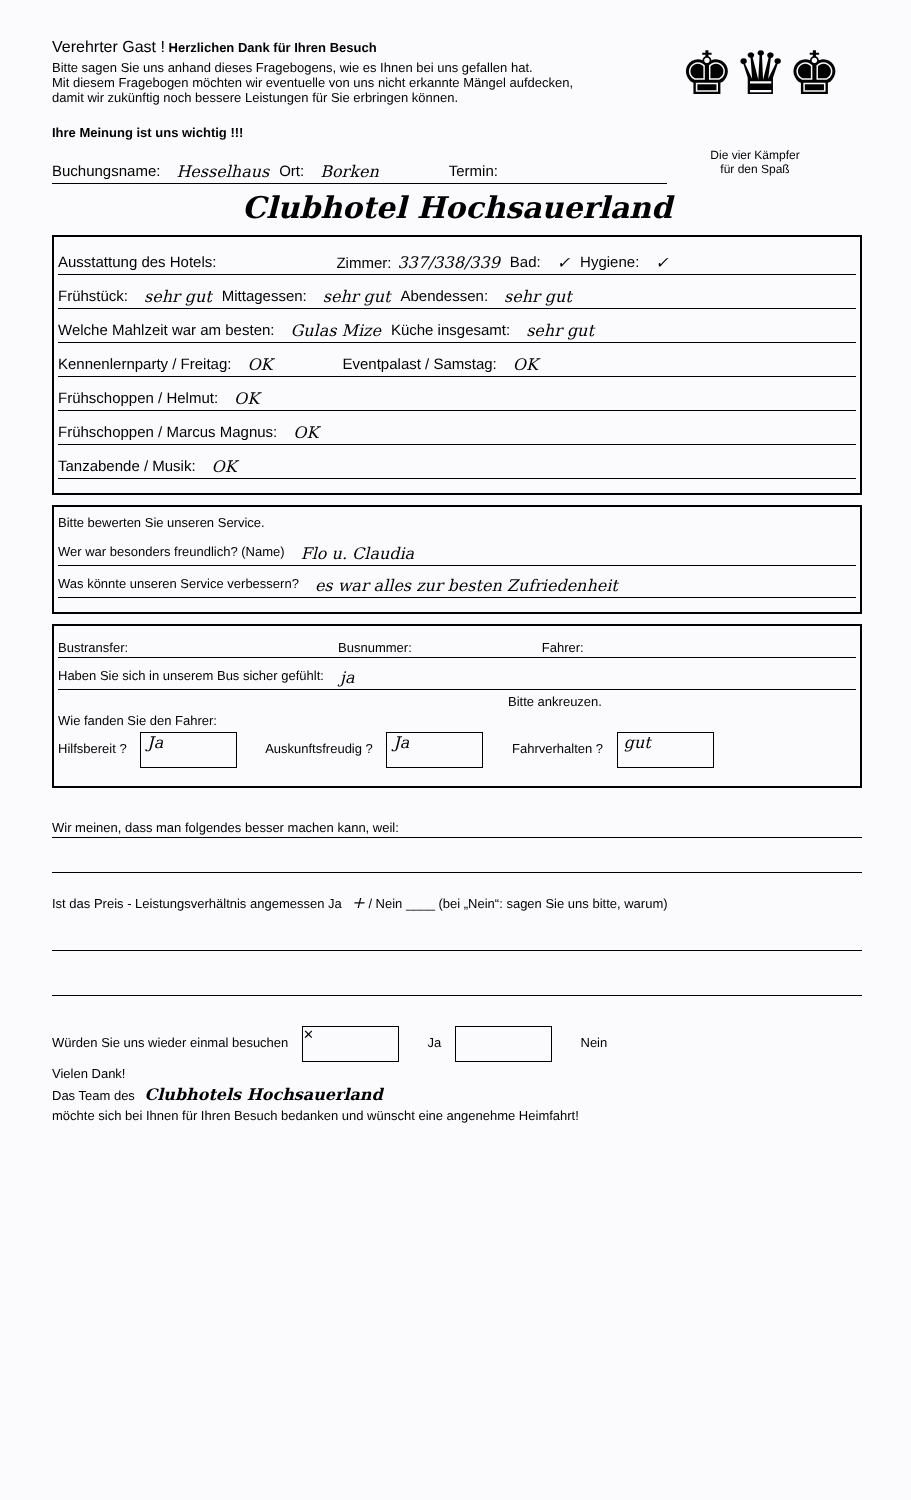Verehrter Gast ! Herzlichen Dank für Ihren Besuch
Bitte sagen Sie uns anhand dieses Fragebogens, wie es Ihnen bei uns gefallen hat.
Mit diesem Fragebogen möchten wir eventuelle von uns nicht erkannte Mängel aufdecken,
damit wir zukünftig noch bessere Leistungen für Sie erbringen können.
Ihre Meinung ist uns wichtig !!!
♚♛♚
Die vier Kämpfer
für den Spaß
Buchungsname: Hesselhaus Ort: Borken Termin:
Clubhotel Hochsauerland
Ausstattung des Hotels: Zimmer: 337/338/339 Bad: ✓ Hygiene: ✓
Frühstück: sehr gut Mittagessen: sehr gut Abendessen: sehr gut
Welche Mahlzeit war am besten: Gulas Mize Küche insgesamt: sehr gut
Kennenlernparty / Freitag: OK Eventpalast / Samstag: OK
Frühschoppen / Helmut: OK
Frühschoppen / Marcus Magnus: OK
Tanzabende / Musik: OK
Bitte bewerten Sie unseren Service.
Wer war besonders freundlich? (Name) Flo u. Claudia
Was könnte unseren Service verbessern? es war alles zur besten Zufriedenheit
Bustransfer: Busnummer: Fahrer:
Haben Sie sich in unserem Bus sicher gefühlt: ja
Bitte ankreuzen.
Wie fanden Sie den Fahrer:
Hilfsbereit ? Ja Auskunftsfreudig ? Ja Fahrverhalten ? gut
Wir meinen, dass man folgendes besser machen kann, weil:
Ist das Preis - Leistungsverhältnis angemessen Ja + / Nein ____ (bei „Nein“: sagen Sie uns bitte, warum)
Würden Sie uns wieder einmal besuchen ✕ Ja Nein
Vielen Dank!
Das Team des Clubhotels Hochsauerland
möchte sich bei Ihnen für Ihren Besuch bedanken und wünscht eine angenehme Heimfahrt!